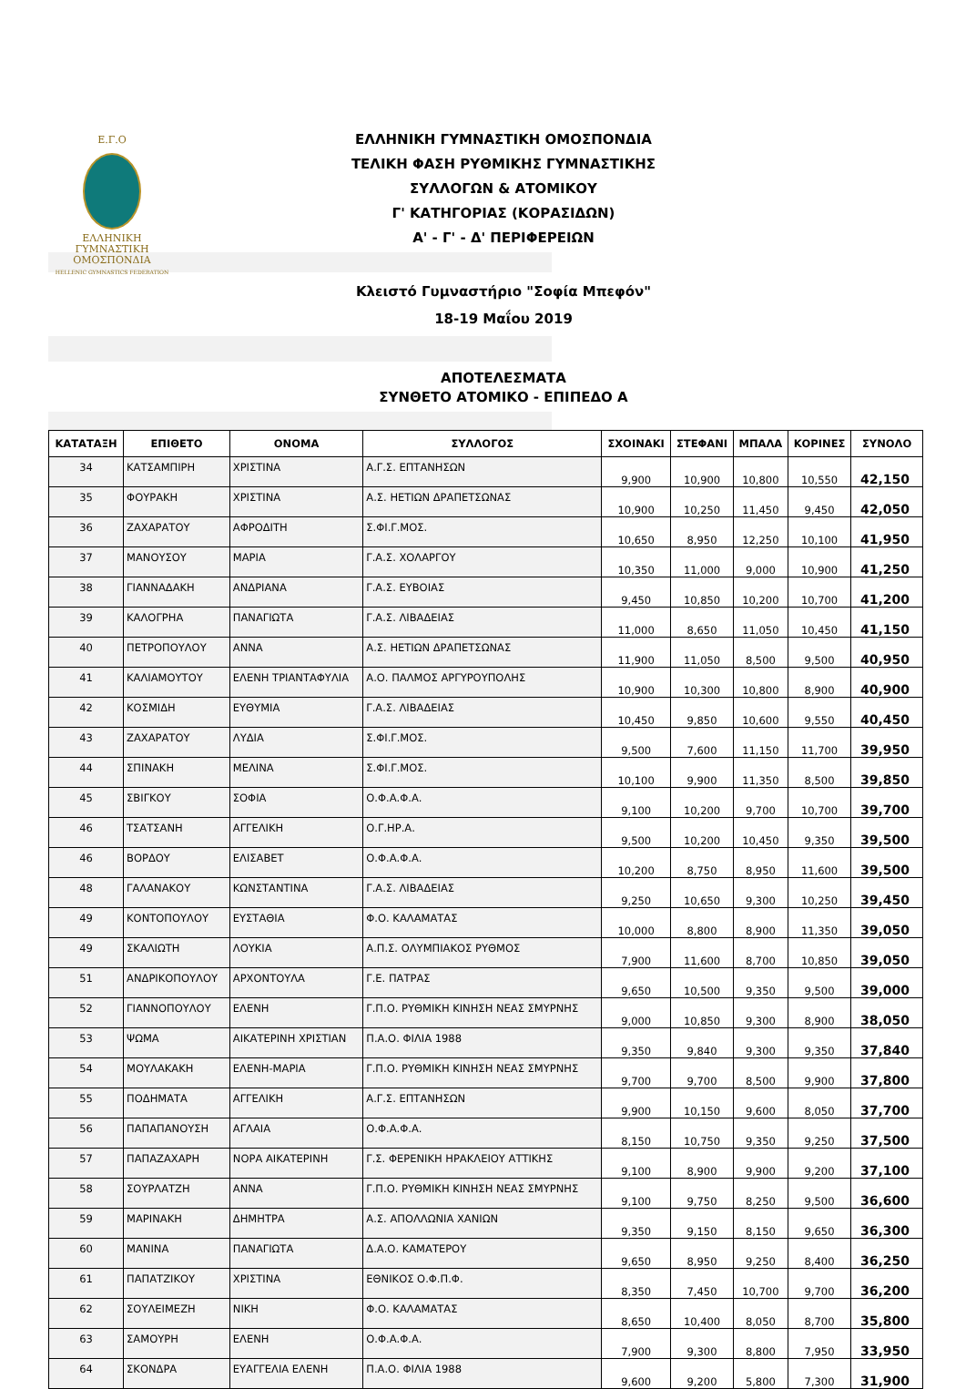Ε.Γ.Ο
ΕΛΛΗΝΙΚΗ
ΓΥΜΝΑΣΤΙΚΗ
ΟΜΟΣΠΟΝΔΙΑ
HELLENIC GYMNASTICS FEDERATION
ΕΛΛΗΝΙΚΗ ΓΥΜΝΑΣΤΙΚΗ ΟΜΟΣΠΟΝΔΙΑ
ΤΕΛΙΚΗ ΦΑΣΗ ΡΥΘΜΙΚΗΣ ΓΥΜΝΑΣΤΙΚΗΣ
ΣΥΛΛΟΓΩΝ & ΑΤΟΜΙΚΟΥ
Γ' ΚΑΤΗΓΟΡΙΑΣ (ΚΟΡΑΣΙΔΩΝ)
Α' - Γ' - Δ' ΠΕΡΙΦΕΡΕΙΩΝ
Κλειστό Γυμναστήριο "Σοφία Μπεφόν"
18-19 Μαΐου 2019
ΑΠΟΤΕΛΕΣΜΑΤΑ
ΣΥΝΘΕΤΟ ΑΤΟΜΙΚΟ - ΕΠΙΠΕΔΟ Α
| ΚΑΤΑΤΑΞΗ | ΕΠΙΘΕΤΟ | ΟΝΟΜΑ | ΣΥΛΛΟΓΟΣ | ΣΧΟΙΝΑΚΙ | ΣΤΕΦΑΝΙ | ΜΠΑΛΑ | ΚΟΡΙΝΕΣ | ΣΥΝΟΛΟ |
| --- | --- | --- | --- | --- | --- | --- | --- | --- |
| 34 | ΚΑΤΣΑΜΠΙΡΗ | ΧΡΙΣΤΙΝΑ | Α.Γ.Σ. ΕΠΤΑΝΗΣΩΝ | 9,900 | 10,900 | 10,800 | 10,550 | 42,150 |
| 35 | ΦΟΥΡΑΚΗ | ΧΡΙΣΤΙΝΑ | Α.Σ. ΗΕΤΙΩΝ ΔΡΑΠΕΤΣΩΝΑΣ | 10,900 | 10,250 | 11,450 | 9,450 | 42,050 |
| 36 | ΖΑΧΑΡΑΤΟΥ | ΑΦΡΟΔΙΤΗ | Σ.ΦΙ.Γ.ΜΟΣ. | 10,650 | 8,950 | 12,250 | 10,100 | 41,950 |
| 37 | ΜΑΝΟΥΣΟΥ | ΜΑΡΙΑ | Γ.Α.Σ. ΧΟΛΑΡΓΟΥ | 10,350 | 11,000 | 9,000 | 10,900 | 41,250 |
| 38 | ΓΙΑΝΝΑΔΑΚΗ | ΑΝΔΡΙΑΝΑ | Γ.Α.Σ. ΕΥΒΟΙΑΣ | 9,450 | 10,850 | 10,200 | 10,700 | 41,200 |
| 39 | ΚΑΛΟΓΡΗΑ | ΠΑΝΑΓΙΩΤΑ | Γ.Α.Σ. ΛΙΒΑΔΕΙΑΣ | 11,000 | 8,650 | 11,050 | 10,450 | 41,150 |
| 40 | ΠΕΤΡΟΠΟΥΛΟΥ | ΑΝΝΑ | Α.Σ. ΗΕΤΙΩΝ ΔΡΑΠΕΤΣΩΝΑΣ | 11,900 | 11,050 | 8,500 | 9,500 | 40,950 |
| 41 | ΚΑΛΙΑΜΟΥΤΟΥ | ΕΛΕΝΗ ΤΡΙΑΝΤΑΦΥΛΙΑ | Α.Ο. ΠΑΛΜΟΣ ΑΡΓΥΡΟΥΠΟΛΗΣ | 10,900 | 10,300 | 10,800 | 8,900 | 40,900 |
| 42 | ΚΟΣΜΙΔΗ | ΕΥΘΥΜΙΑ | Γ.Α.Σ. ΛΙΒΑΔΕΙΑΣ | 10,450 | 9,850 | 10,600 | 9,550 | 40,450 |
| 43 | ΖΑΧΑΡΑΤΟΥ | ΛΥΔΙΑ | Σ.ΦΙ.Γ.ΜΟΣ. | 9,500 | 7,600 | 11,150 | 11,700 | 39,950 |
| 44 | ΣΠΙΝΑΚΗ | ΜΕΛΙΝΑ | Σ.ΦΙ.Γ.ΜΟΣ. | 10,100 | 9,900 | 11,350 | 8,500 | 39,850 |
| 45 | ΣΒΙΓΚΟΥ | ΣΟΦΙΑ | Ο.Φ.Α.Φ.Α. | 9,100 | 10,200 | 9,700 | 10,700 | 39,700 |
| 46 | ΤΣΑΤΣΑΝΗ | ΑΓΓΕΛΙΚΗ | Ο.Γ.ΗΡ.Α. | 9,500 | 10,200 | 10,450 | 9,350 | 39,500 |
| 46 | ΒΟΡΔΟΥ | ΕΛΙΣΑΒΕΤ | Ο.Φ.Α.Φ.Α. | 10,200 | 8,750 | 8,950 | 11,600 | 39,500 |
| 48 | ΓΑΛΑΝΑΚΟΥ | ΚΩΝΣΤΑΝΤΙΝΑ | Γ.Α.Σ. ΛΙΒΑΔΕΙΑΣ | 9,250 | 10,650 | 9,300 | 10,250 | 39,450 |
| 49 | ΚΟΝΤΟΠΟΥΛΟΥ | ΕΥΣΤΑΘΙΑ | Φ.Ο. ΚΑΛΑΜΑΤΑΣ | 10,000 | 8,800 | 8,900 | 11,350 | 39,050 |
| 49 | ΣΚΑΛΙΩΤΗ | ΛΟΥΚΙΑ | Α.Π.Σ. ΟΛΥΜΠΙΑΚΟΣ ΡΥΘΜΟΣ | 7,900 | 11,600 | 8,700 | 10,850 | 39,050 |
| 51 | ΑΝΔΡΙΚΟΠΟΥΛΟΥ | ΑΡΧΟΝΤΟΥΛΑ | Γ.Ε. ΠΑΤΡΑΣ | 9,650 | 10,500 | 9,350 | 9,500 | 39,000 |
| 52 | ΓΙΑΝΝΟΠΟΥΛΟΥ | ΕΛΕΝΗ | Γ.Π.Ο. ΡΥΘΜΙΚΗ ΚΙΝΗΣΗ ΝΕΑΣ ΣΜΥΡΝΗΣ | 9,000 | 10,850 | 9,300 | 8,900 | 38,050 |
| 53 | ΨΩΜΑ | ΑΙΚΑΤΕΡΙΝΗ ΧΡΙΣΤΙΑΝ | Π.Α.Ο. ΦΙΛΙΑ 1988 | 9,350 | 9,840 | 9,300 | 9,350 | 37,840 |
| 54 | ΜΟΥΛΑΚΑΚΗ | ΕΛΕΝΗ-ΜΑΡΙΑ | Γ.Π.Ο. ΡΥΘΜΙΚΗ ΚΙΝΗΣΗ ΝΕΑΣ ΣΜΥΡΝΗΣ | 9,700 | 9,700 | 8,500 | 9,900 | 37,800 |
| 55 | ΠΟΔΗΜΑΤΑ | ΑΓΓΕΛΙΚΗ | Α.Γ.Σ. ΕΠΤΑΝΗΣΩΝ | 9,900 | 10,150 | 9,600 | 8,050 | 37,700 |
| 56 | ΠΑΠΑΠΑΝΟΥΣΗ | ΑΓΛΑΙΑ | Ο.Φ.Α.Φ.Α. | 8,150 | 10,750 | 9,350 | 9,250 | 37,500 |
| 57 | ΠΑΠΑΖΑΧΑΡΗ | ΝΟΡΑ ΑΙΚΑΤΕΡΙΝΗ | Γ.Σ. ΦΕΡΕΝΙΚΗ ΗΡΑΚΛΕΙΟΥ ΑΤΤΙΚΗΣ | 9,100 | 8,900 | 9,900 | 9,200 | 37,100 |
| 58 | ΣΟΥΡΛΑΤΖΗ | ΑΝΝΑ | Γ.Π.Ο. ΡΥΘΜΙΚΗ ΚΙΝΗΣΗ ΝΕΑΣ ΣΜΥΡΝΗΣ | 9,100 | 9,750 | 8,250 | 9,500 | 36,600 |
| 59 | ΜΑΡΙΝΑΚΗ | ΔΗΜΗΤΡΑ | Α.Σ. ΑΠΟΛΛΩΝΙΑ ΧΑΝΙΩΝ | 9,350 | 9,150 | 8,150 | 9,650 | 36,300 |
| 60 | ΜΑΝΙΝΑ | ΠΑΝΑΓΙΩΤΑ | Δ.Α.Ο. ΚΑΜΑΤΕΡΟΥ | 9,650 | 8,950 | 9,250 | 8,400 | 36,250 |
| 61 | ΠΑΠΑΤΖΙΚΟΥ | ΧΡΙΣΤΙΝΑ | ΕΘΝΙΚΟΣ Ο.Φ.Π.Φ. | 8,350 | 7,450 | 10,700 | 9,700 | 36,200 |
| 62 | ΣΟΥΛΕΙΜΕΖΗ | ΝΙΚΗ | Φ.Ο. ΚΑΛΑΜΑΤΑΣ | 8,650 | 10,400 | 8,050 | 8,700 | 35,800 |
| 63 | ΣΑΜΟΥΡΗ | ΕΛΕΝΗ | Ο.Φ.Α.Φ.Α. | 7,900 | 9,300 | 8,800 | 7,950 | 33,950 |
| 64 | ΣΚΟΝΔΡΑ | ΕΥΑΓΓΕΛΙΑ ΕΛΕΝΗ | Π.Α.Ο. ΦΙΛΙΑ 1988 | 9,600 | 9,200 | 5,800 | 7,300 | 31,900 |